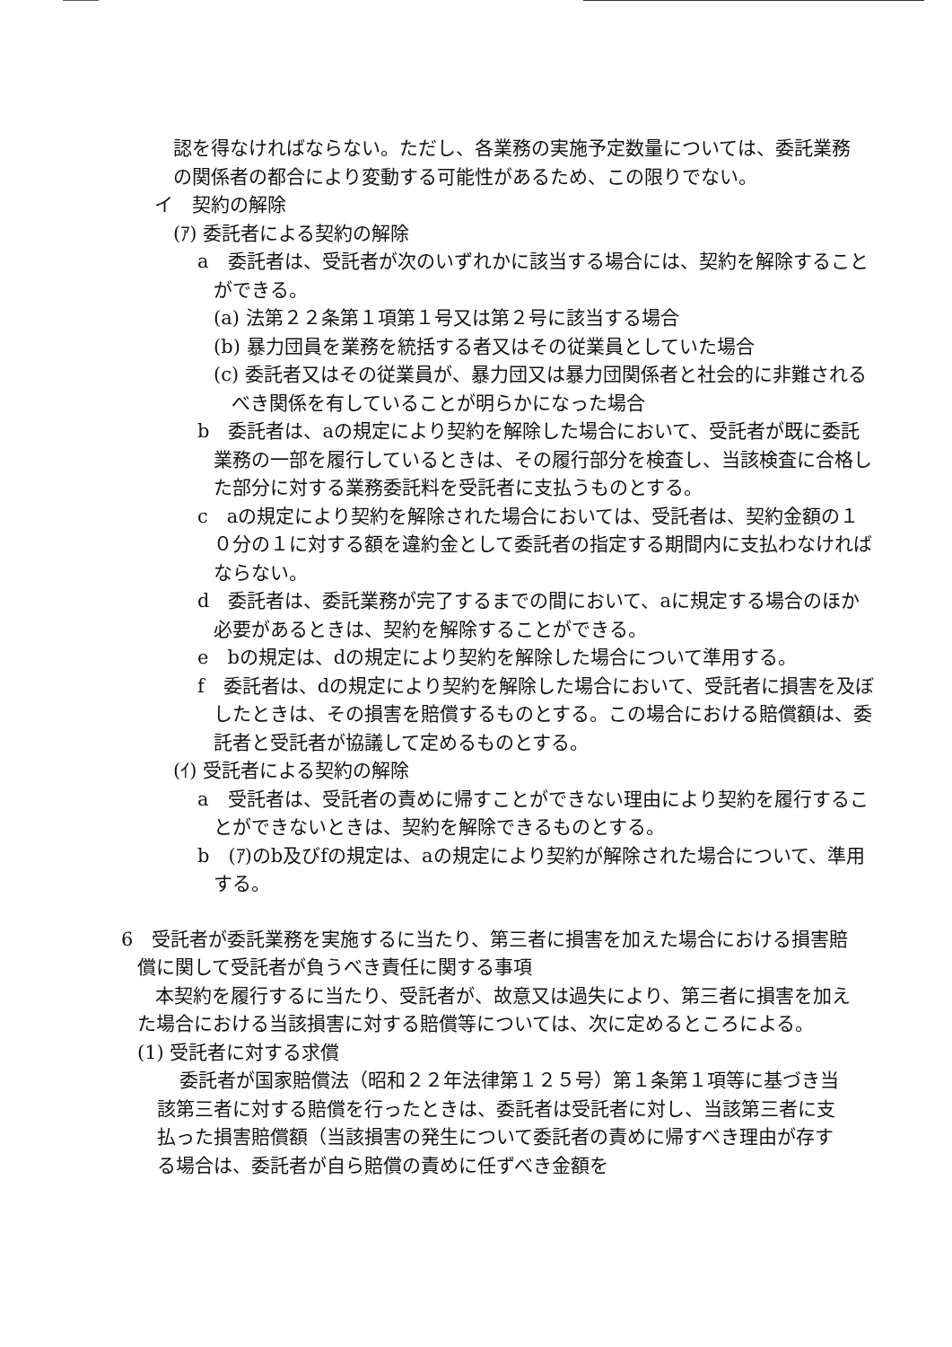認を得なければならない。ただし、各業務の実施予定数量については、委託業務の関係者の都合により変動する可能性があるため、この限りでない。
イ　契約の解除
(ｱ) 委託者による契約の解除
a　委託者は、受託者が次のいずれかに該当する場合には、契約を解除することができる。
(a) 法第２２条第１項第１号又は第２号に該当する場合
(b) 暴力団員を業務を統括する者又はその従業員としていた場合
(c) 委託者又はその従業員が、暴力団又は暴力団関係者と社会的に非難されるべき関係を有していることが明らかになった場合
b　委託者は、aの規定により契約を解除した場合において、受託者が既に委託業務の一部を履行しているときは、その履行部分を検査し、当該検査に合格した部分に対する業務委託料を受託者に支払うものとする。
c　aの規定により契約を解除された場合においては、受託者は、契約金額の１０分の１に対する額を違約金として委託者の指定する期間内に支払わなければならない。
d　委託者は、委託業務が完了するまでの間において、aに規定する場合のほか必要があるときは、契約を解除することができる。
e　bの規定は、dの規定により契約を解除した場合について準用する。
f　委託者は、dの規定により契約を解除した場合において、受託者に損害を及ぼしたときは、その損害を賠償するものとする。この場合における賠償額は、委託者と受託者が協議して定めるものとする。
(ｲ) 受託者による契約の解除
a　受託者は、受託者の責めに帰すことができない理由により契約を履行することができないときは、契約を解除できるものとする。
b　(ｱ)のb及びfの規定は、aの規定により契約が解除された場合について、準用する。
6　受託者が委託業務を実施するに当たり、第三者に損害を加えた場合における損害賠償に関して受託者が負うべき責任に関する事項
本契約を履行するに当たり、受託者が、故意又は過失により、第三者に損害を加えた場合における当該損害に対する賠償等については、次に定めるところによる。
(1) 受託者に対する求償
委託者が国家賠償法（昭和２２年法律第１２５号）第１条第１項等に基づき当該第三者に対する賠償を行ったときは、委託者は受託者に対し、当該第三者に支払った損害賠償額（当該損害の発生について委託者の責めに帰すべき理由が存する場合は、委託者が自ら賠償の責めに任ずべき金額を